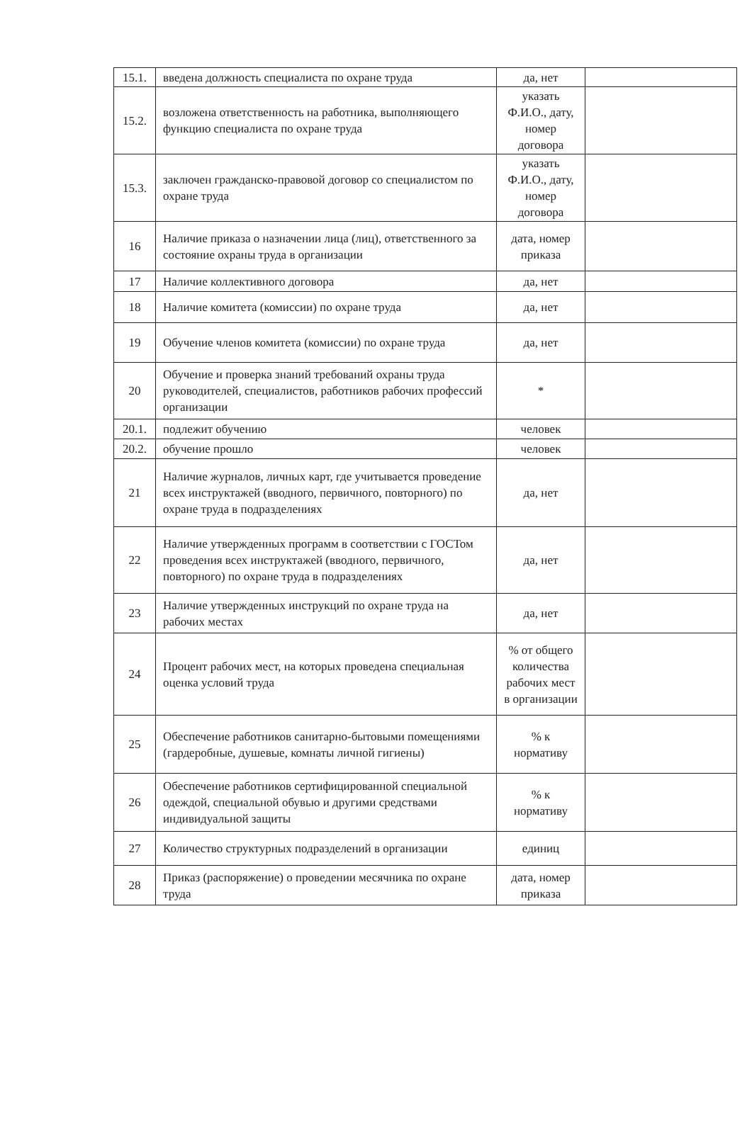| 15.1. | введена должность специалиста по охране труда | да, нет | |
| 15.2. | возложена ответственность на работника, выполняющего функцию специалиста по охране труда | указать Ф.И.О., дату, номер договора | |
| 15.3. | заключен гражданско-правовой договор со специалистом по охране труда | указать Ф.И.О., дату, номер договора | |
| 16 | Наличие приказа о назначении лица (лиц), ответственного за состояние охраны труда в организации | дата, номер приказа | |
| 17 | Наличие коллективного договора | да, нет | |
| 18 | Наличие комитета (комиссии) по охране труда | да, нет | |
| 19 | Обучение членов комитета (комиссии) по охране труда | да, нет | |
| 20 | Обучение и проверка знаний требований охраны труда руководителей, специалистов, работников рабочих профессий организации | * | |
| 20.1. | подлежит обучению | человек | |
| 20.2. | обучение прошло | человек | |
| 21 | Наличие журналов, личных карт, где учитывается проведение всех инструктажей (вводного, первичного, повторного) по охране труда в подразделениях | да, нет | |
| 22 | Наличие утвержденных программ в соответствии с ГОСТом проведения всех инструктажей (вводного, первичного, повторного) по охране труда в подразделениях | да, нет | |
| 23 | Наличие утвержденных инструкций по охране труда на рабочих местах | да, нет | |
| 24 | Процент рабочих мест, на которых проведена специальная оценка условий труда | % от общего количества рабочих мест в организации | |
| 25 | Обеспечение работников санитарно-бытовыми помещениями (гардеробные, душевые, комнаты личной гигиены) | % к нормативу | |
| 26 | Обеспечение работников сертифицированной специальной одеждой, специальной обувью и другими средствами индивидуальной защиты | % к нормативу | |
| 27 | Количество структурных подразделений в организации | единиц | |
| 28 | Приказ (распоряжение) о проведении месячника по охране труда | дата, номер приказа | |